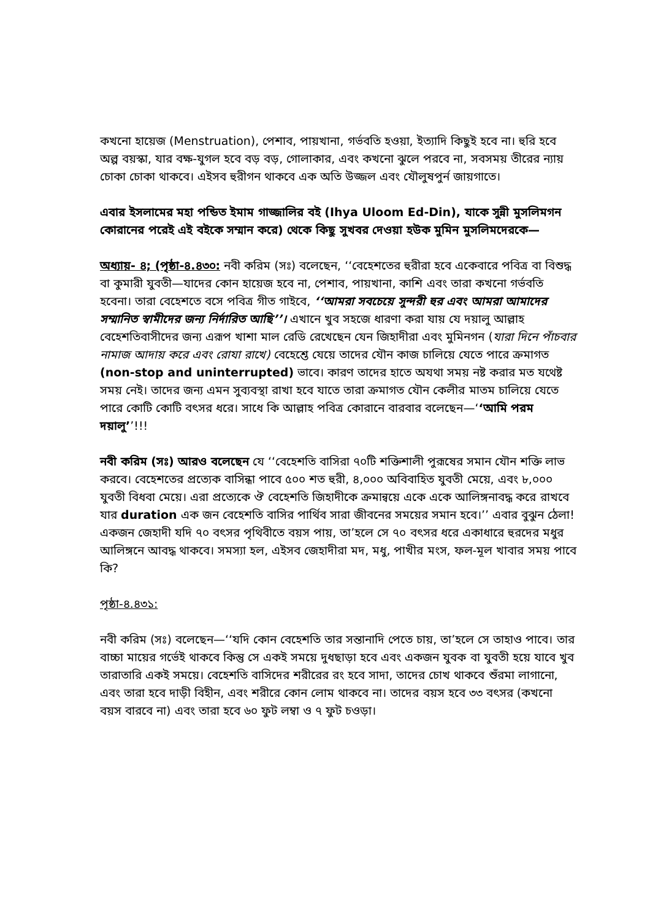কখনো হায়েজ (Menstruation), পেশাব, পায়খানা, গর্ভবতি হওয়া, ইত্যাদি কিছুই হবে না। হুরি হবে অল্প বয়স্কা, যার বক্ষ-যুগল হবে বড় বড়, গোলাকার, এবং কখনো ঝুলে পরবে না, সবসময় তীরের ন্যায় চোকা চোকা থাকবে। এইসব হুরীগন থাকবে এক অতি উজ্জল এবং যৌলুষপুর্ন জায়গাতে।
এবার ইসলামের মহা পন্ডিত ইমাম গাজ্জালির বই (Ihya Uloom Ed-Din), যাকে সুন্নী মুসলিমগন কোরানের পরেই এই বইকে সম্মান করে) থেকে কিছু সুখবর দেওয়া হউক মুমিন মুসলিমদেরকে—
অধ্যায়- ৪; (পৃষ্ঠা-৪.৪৩০: নবী করিম (সঃ) বলেছেন, ‘‘বেহেশতের হুরীরা হবে একেবারে পবিত্র বা বিশুদ্ধ বা কুমারী যুবতী—যাদের কোন হায়েজ হবে না, পেশাব, পায়খানা, কাশি এবং তারা কখনো গর্ভবতি হবেনা। তারা বেহেশতে বসে পবিত্র গীত গাইবে, ‘‘আমরা সবচেয়ে সুন্দরী হুর এবং আমরা আমাদের সম্মানিত স্বামীদের জন্য নির্দারিত আছি’’। এখানে খুব সহজে ধারণা করা যায় যে দয়ালু আল্লাহ বেহেশতিবাসীদের জন্য এরূপ খাশা মাল রেডি রেখেছেন যেন জিহাদীরা এবং মুমিনগন (যারা দিনে পাঁচবার নামাজ আদায় করে এবং রোযা রাখে) বেহেশ্তে যেয়ে তাদের যৌন কাজ চালিয়ে যেতে পারে ক্রমাগত (non-stop and uninterrupted) ভাবে। কারণ তাদের হাতে অযথা সময় নষ্ট করার মত যথেষ্ট সময় নেই। তাদের জন্য এমন সুব্যবস্থা রাখা হবে যাতে তারা ক্রমাগত যৌন কেলীর মাতম চালিয়ে যেতে পারে কোটি কোটি বৎসর ধরে। সাধে কি আল্লাহ পবিত্র কোরানে বারবার বলেছেন—‘‘আমি পরম দয়ালু’’!!!
নবী করিম (সঃ) আরও বলেছেন যে ‘‘বেহেশতি বাসিরা ৭০টি শক্তিশালী পুরূষের সমান যৌন শক্তি লাভ করবে। বেহেশতের প্রত্যেক বাসিন্ধা পাবে ৫০০ শত হুরী, ৪,০০০ অবিবাহিত যুবতী মেয়ে, এবং ৮,০০০ যুবতী বিধবা মেয়ে। এরা প্রত্যেকে ঔ বেহেশতি জিহাদীকে ক্রমান্বয়ে একে একে আলিঙ্গনাবদ্ধ করে রাখবে যার duration এক জন বেহেশতি বাসির পার্থিব সারা জীবনের সময়ের সমান হবে।’’ এবার বুঝুন ঠেলা! একজন জেহাদী যদি ৭০ বৎসর পৃথিবীতে বয়স পায়, তা’হলে সে ৭০ বৎসর ধরে একাধারে হুরদের মধুর আলিঙ্গনে আবদ্ধ থাকবে। সমস্যা হল, এইসব জেহাদীরা মদ, মধু, পাখীর মংস, ফল-মূল খাবার সময় পাবে কি?
পৃষ্ঠা-৪.৪৩১:
নবী করিম (সঃ) বলেছেন—‘‘যদি কোন বেহেশতি তার সন্তানাদি পেতে চায়, তা’হলে সে তাহাও পাবে। তার বাচ্চা মায়ের গর্ভেই থাকবে কিন্তু সে একই সময়ে দুধছাড়া হবে এবং একজন যুবক বা যুবতী হয়ে যাবে খুব তারাতারি একই সময়ে। বেহেশতি বাসিদের শরীরের রং হবে সাদা, তাদের চোখ থাকবে শুঁরমা লাগানো, এবং তারা হবে দাড়ী বিহীন, এবং শরীরে কোন লোম থাকবে না। তাদের বয়স হবে ৩৩ বৎসর (কখনো বয়স বারবে না) এবং তারা হবে ৬০ ফুট লম্বা ও ৭ ফুট চওড়া।